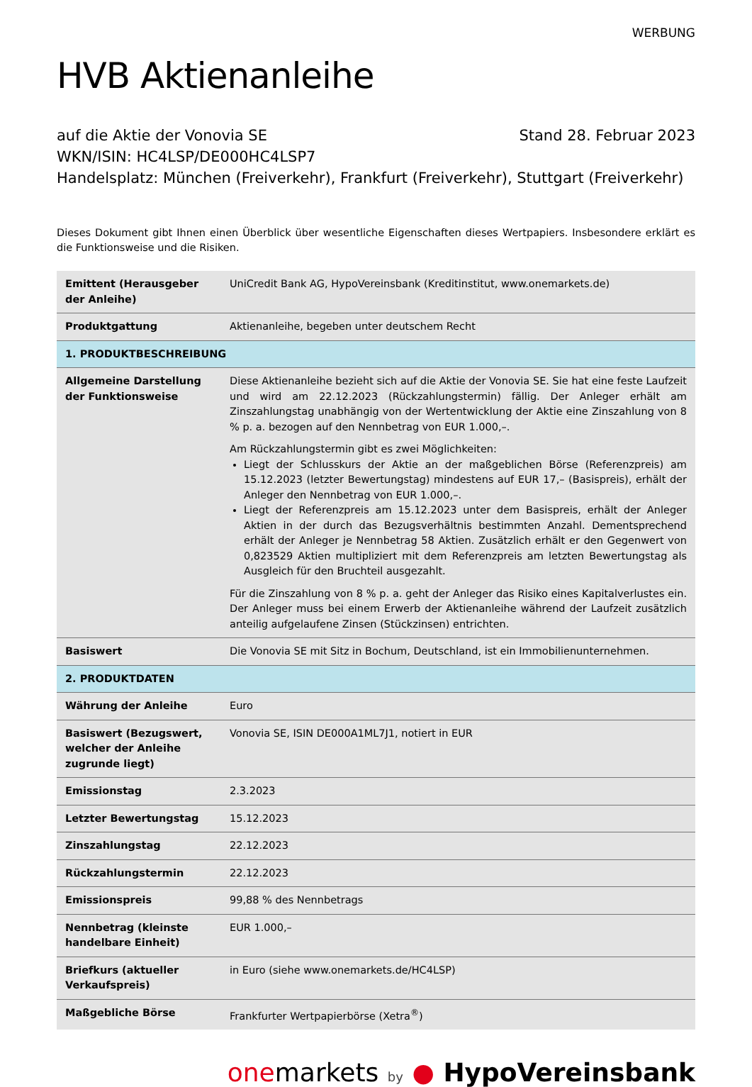WERBUNG
HVB Aktienanleihe
auf die Aktie der Vonovia SE Stand 28. Februar 2023
WKN/ISIN: HC4LSP/DE000HC4LSP7
Handelsplatz: München (Freiverkehr), Frankfurt (Freiverkehr), Stuttgart (Freiverkehr)
Dieses Dokument gibt Ihnen einen Überblick über wesentliche Eigenschaften dieses Wertpapiers. Insbesondere erklärt es die Funktionsweise und die Risiken.
| Emittent (Herausgeber der Anleihe) | UniCredit Bank AG, HypoVereinsbank (Kreditinstitut, www.onemarkets.de) |
| Produktgattung | Aktienanleihe, begeben unter deutschem Recht |
| 1. PRODUKTBESCHREIBUNG | |
| Allgemeine Darstellung der Funktionsweise | Diese Aktienanleihe bezieht sich auf die Aktie der Vonovia SE. Sie hat eine feste Laufzeit und wird am 22.12.2023 (Rückzahlungstermin) fällig. Der Anleger erhält am Zinszahlungstag unabhängig von der Wertentwicklung der Aktie eine Zinszahlung von 8 % p. a. bezogen auf den Nennbetrag von EUR 1.000,–. Am Rückzahlungstermin gibt es zwei Möglichkeiten: Liegt der Schlusskurs der Aktie an der maßgeblichen Börse (Referenzpreis) am 15.12.2023 (letzter Bewertungstag) mindestens auf EUR 17,– (Basispreis), erhält der Anleger den Nennbetrag von EUR 1.000,–. Liegt der Referenzpreis am 15.12.2023 unter dem Basispreis, erhält der Anleger Aktien in der durch das Bezugsverhältnis bestimmten Anzahl. Dementsprechend erhält der Anleger je Nennbetrag 58 Aktien. Zusätzlich erhält er den Gegenwert von 0,823529 Aktien multipliziert mit dem Referenzpreis am letzten Bewertungstag als Ausgleich für den Bruchteil ausgezahlt. Für die Zinszahlung von 8 % p. a. geht der Anleger das Risiko eines Kapitalverlustes ein. Der Anleger muss bei einem Erwerb der Aktienanleihe während der Laufzeit zusätzlich anteilig aufgelaufene Zinsen (Stückzinsen) entrichten. |
| Basiswert | Die Vonovia SE mit Sitz in Bochum, Deutschland, ist ein Immobilienunternehmen. |
| 2. PRODUKTDATEN | |
| Währung der Anleihe | Euro |
| Basiswert (Bezugswert, welcher der Anleihe zugrunde liegt) | Vonovia SE, ISIN DE000A1ML7J1, notiert in EUR |
| Emissionstag | 2.3.2023 |
| Letzter Bewertungstag | 15.12.2023 |
| Zinszahlungstag | 22.12.2023 |
| Rückzahlungstermin | 22.12.2023 |
| Emissionspreis | 99,88 % des Nennbetrags |
| Nennbetrag (kleinste handelbare Einheit) | EUR 1.000,– |
| Briefkurs (aktueller Verkaufspreis) | in Euro (siehe www.onemarkets.de/HC4LSP) |
| Maßgebliche Börse | Frankfurter Wertpapierbörse (Xetra<sup>®</sup>) |
one markets by ● HypoVereinsbank